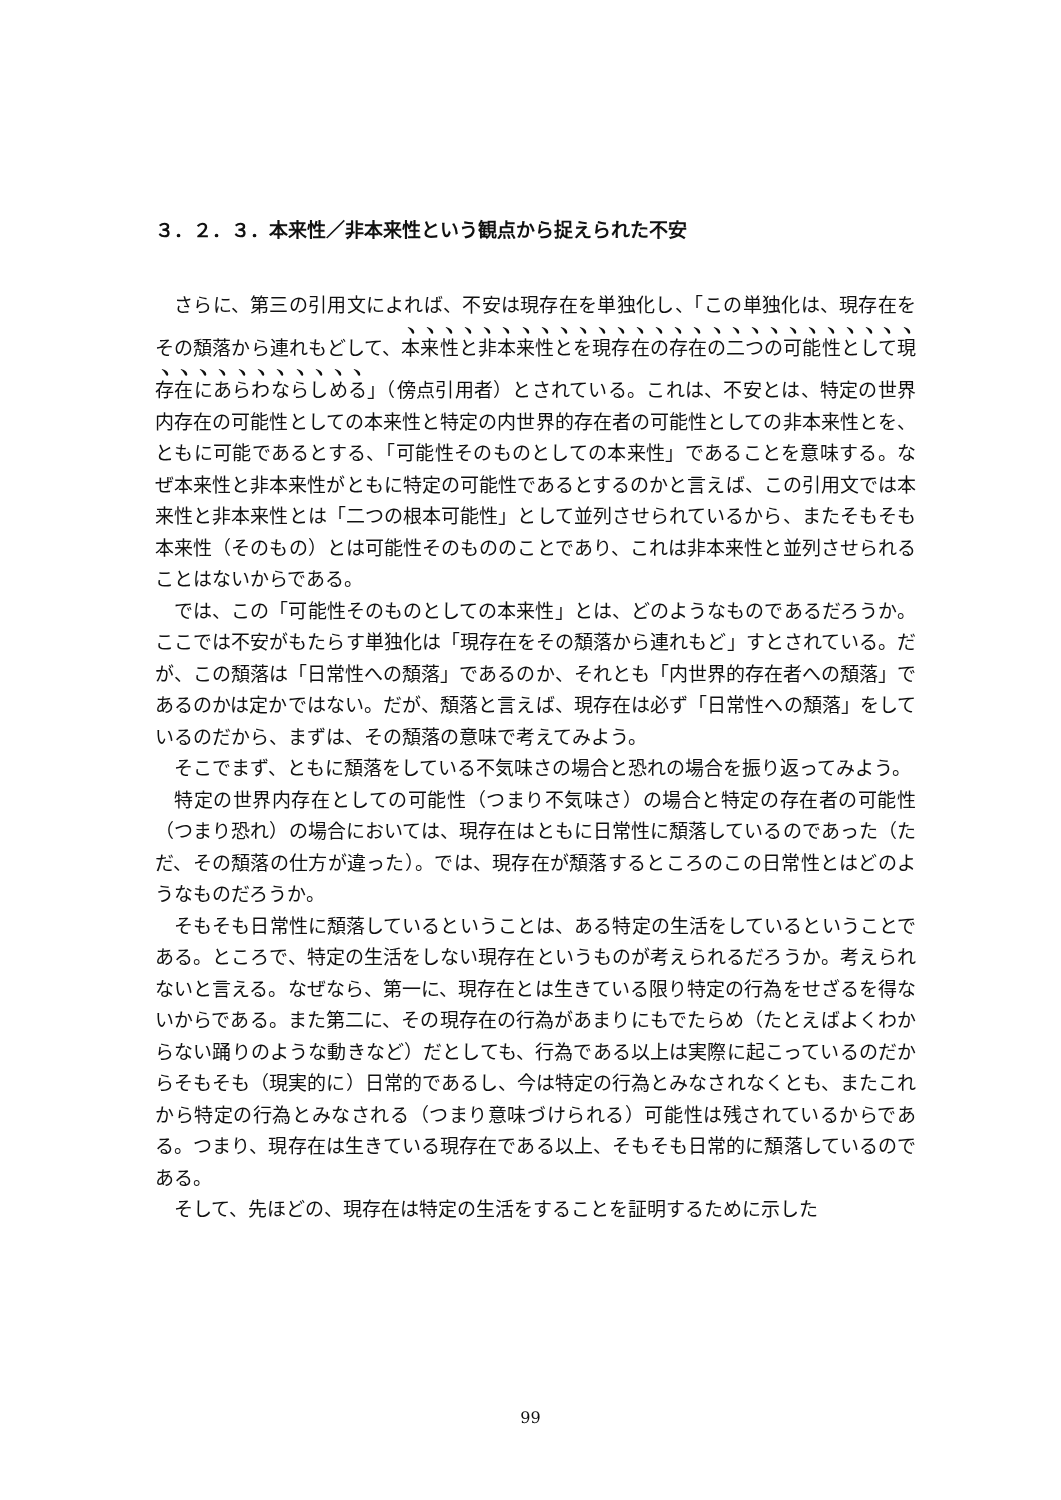３．２．３．本来性／非本来性という観点から捉えられた不安
さらに、第三の引用文によれば、不安は現存在を単独化し、「この単独化は、現存在をその頽落から連れもどして、本来性と非本来性とを現存在の存在の二つの可能性として現存在にあらわならしめる」（傍点引用者）とされている。これは、不安とは、特定の世界内存在の可能性としての本来性と特定の内世界的存在者の可能性としての非本来性とを、ともに可能であるとする、「可能性そのものとしての本来性」であることを意味する。なぜ本来性と非本来性がともに特定の可能性であるとするのかと言えば、この引用文では本来性と非本来性とは「二つの根本可能性」として並列させられているから、またそもそも本来性（そのもの）とは可能性そのもののことであり、これは非本来性と並列させられることはないからである。
では、この「可能性そのものとしての本来性」とは、どのようなものであるだろうか。ここでは不安がもたらす単独化は「現存在をその頽落から連れもど」すとされている。だが、この頽落は「日常性への頽落」であるのか、それとも「内世界的存在者への頽落」であるのかは定かではない。だが、頽落と言えば、現存在は必ず「日常性への頽落」をしているのだから、まずは、その頽落の意味で考えてみよう。
そこでまず、ともに頽落をしている不気味さの場合と恐れの場合を振り返ってみよう。
特定の世界内存在としての可能性（つまり不気味さ）の場合と特定の存在者の可能性（つまり恐れ）の場合においては、現存在はともに日常性に頽落しているのであった（ただ、その頽落の仕方が違った）。では、現存在が頽落するところのこの日常性とはどのようなものだろうか。
そもそも日常性に頽落しているということは、ある特定の生活をしているということである。ところで、特定の生活をしない現存在というものが考えられるだろうか。考えられないと言える。なぜなら、第一に、現存在とは生きている限り特定の行為をせざるを得ないからである。また第二に、その現存在の行為があまりにもでたらめ（たとえばよくわからない踊りのような動きなど）だとしても、行為である以上は実際に起こっているのだからそもそも（現実的に）日常的であるし、今は特定の行為とみなされなくとも、またこれから特定の行為とみなされる（つまり意味づけられる）可能性は残されているからである。つまり、現存在は生きている現存在である以上、そもそも日常的に頽落しているのである。
そして、先ほどの、現存在は特定の生活をすることを証明するために示した
99